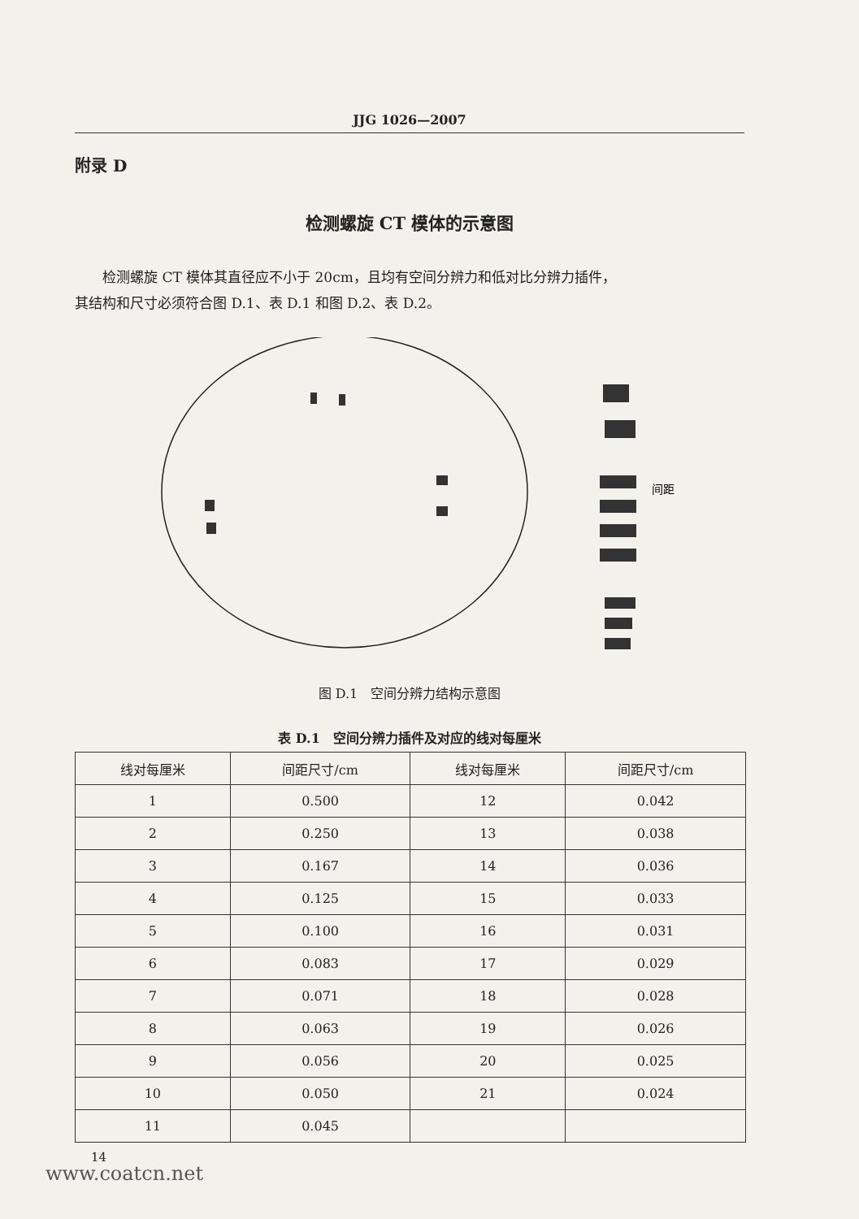JJG 1026—2007
附录 D
检测螺旋 CT 模体的示意图
检测螺旋 CT 模体其直径应不小于 20cm，且均有空间分辨力和低对比分辨力插件，
其结构和尺寸必须符合图 D.1、表 D.1 和图 D.2、表 D.2。
间距
图 D.1　空间分辨力结构示意图
表 D.1　空间分辨力插件及对应的线对每厘米
| 线对每厘米 | 间距尺寸/cm | 线对每厘米 | 间距尺寸/cm |
| --- | --- | --- | --- |
| 1 | 0.500 | 12 | 0.042 |
| 2 | 0.250 | 13 | 0.038 |
| 3 | 0.167 | 14 | 0.036 |
| 4 | 0.125 | 15 | 0.033 |
| 5 | 0.100 | 16 | 0.031 |
| 6 | 0.083 | 17 | 0.029 |
| 7 | 0.071 | 18 | 0.028 |
| 8 | 0.063 | 19 | 0.026 |
| 9 | 0.056 | 20 | 0.025 |
| 10 | 0.050 | 21 | 0.024 |
| 11 | 0.045 | | |
14
www.coatcn.net